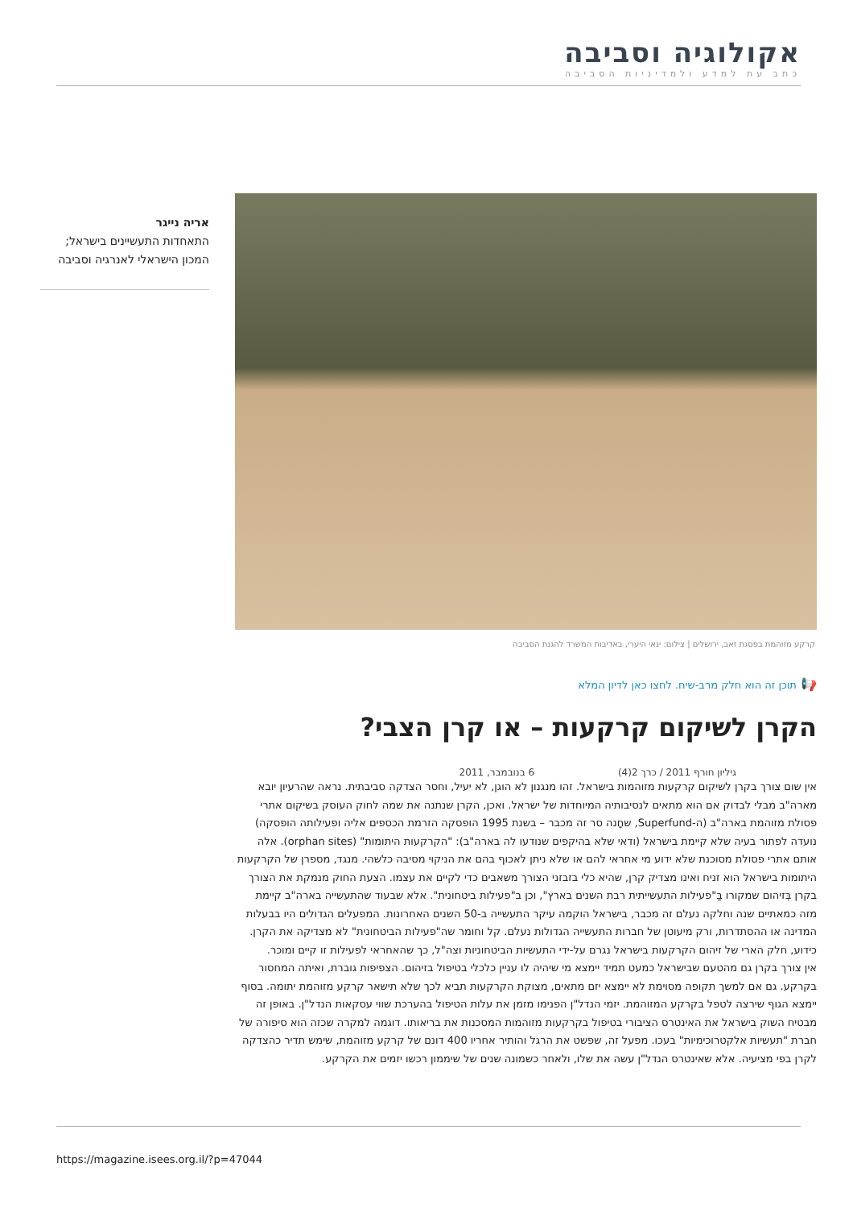אקולוגיה וסביבה
כתב עת למדע ולמדיניות הסביבה
אריה נייגר
התאחדות התעשיינים בישראל;
המכון הישראלי לאנרגיה וסביבה
קרקע מזוהמת בפסגת זאב, ירושלים | צילום: ינאי היערי, באדיבות המשרד להגנת הסביבה
📢 תוכן זה הוא חלק מרב-שיח. לחצו כאן לדיון המלא
הקרן לשיקום קרקעות – או קרן הצבי?
גיליון חורף 2011 / כרך 2(4) 6 בנובמבר, 2011
אין שום צורך בקרן לשיקום קרקעות מזוהמות בישראל. זהו מנגנון לא הוגן, לא יעיל, וחסר הצדקה סביבתית. נראה שהרעיון יובא מארה"ב מבלי לבדוק אם הוא מתאים לנסיבותיה המיוחדות של ישראל. ואכן, הקרן שנתנה את שמה לחוק העוסק בשיקום אתרי פסולת מזוהמת בארה"ב (ה-Superfund, שחָנה סר זה מכבר – בשנת 1995 הופסקה הזרמת הכספים אליה ופעילותה הופסקה) נועדה לפתור בעיה שלא קיימת בישראל (ודאי שלא בהיקפים שנודעו לה בארה"ב): "הקרקעות היתומות" (orphan sites). אלה אותם אתרי פסולת מסוכנת שלא ידוע מי אחראי להם או שלא ניתן לאכוף בהם את הניקוי מסיבה כלשהי. מנגד, מספרן של הקרקעות היתומות בישראל הוא זניח ואינו מצדיק קרן, שהיא כלי בזבזני הצורך משאבים כדי לקיים את עצמו. הצעת החוק מנמקת את הצורך בקרן בְּזיהום שמקורו בַּ"פעילות התעשייתית רבת השנים בארץ", וכן ב"פעילות ביטחונית". אלא שבעוד שהתעשייה בארה"ב קיימת מזה כמאתיים שנה וחלקה נעלם זה מכבר, בישראל הוקמה עיקר התעשייה ב-50 השנים האחרונות. המפעלים הגדולים היו בבעלות המדינה או ההסתדרות, ורק מיעוטן של חברות התעשייה הגדולות נעלם. קל וחומר שה"פעילות הביטחונית" לא מצדיקה את הקרן. כידוע, חלק הארי של זיהום הקרקעות בישראל נגרם על-ידי התעשיות הביטחוניות וצה"ל, כך שהאחראי לפעילות זו קיים ומוכר.
אין צורך בקרן גם מהטעם שבישראל כמעט תמיד יימצא מי שיהיה לו עניין כלכלי בטיפול בזיהום. הצפיפות גוברת, ואיתה המחסור בקרקע. גם אם למשך תקופה מסוימת לא יימצא יזם מתאים, מצוקת הקרקעות תביא לכך שלא תישאר קרקע מזוהמת יתומה. בסוף יימצא הגוף שירצה לטפל בקרקע המזוהמת. יזמי הנדל"ן הפנימו מזמן את עלות הטיפול בהערכת שווי עסקאות הנדל"ן. באופן זה מבטיח השוק בישראל את האינטרס הציבורי בטיפול בקרקעות מזוהמות המסכנות את בריאותו. דוגמה למקרה שכזה הוא סיפורה של חברת "תעשיות אלקטרוכימיות" בעכו. מפעל זה, שפשט את הרגל והותיר אחריו 400 דונם של קרקע מזוהמת, שימש תדיר כהצדקה לקרן בפי מציעיה. אלא שאינטרס הנדל"ן עשה את שלו, ולאחר כשמונה שנים של שיממון רכשו יזמים את הקרקע.
https://magazine.isees.org.il/?p=47044